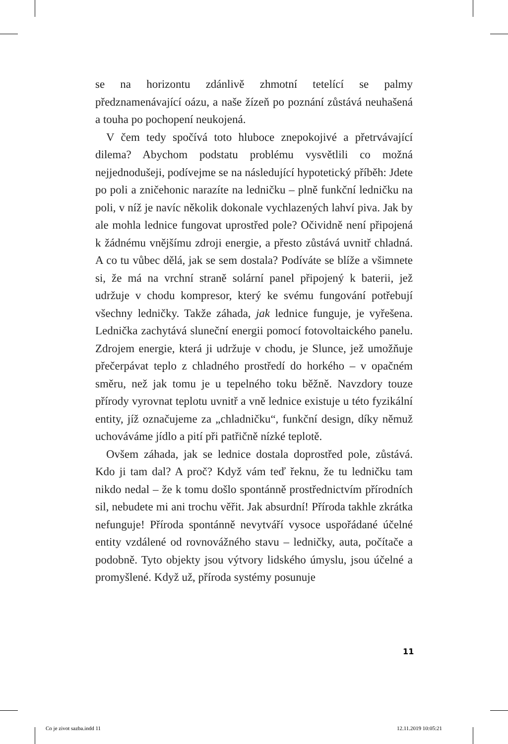se na horizontu zdánlivě zhmotní tetelící se palmy předznamenávající oázu, a naše žízeň po poznání zůstává neuhašená a touha po pochopení neukojená.
V čem tedy spočívá toto hluboce znepokojivé a přetrvávající dilema? Abychom podstatu problému vysvětlili co možná nejjednodušeji, podívejme se na následující hypotetický příběh: Jdete po poli a zničehonic narazíte na ledničku – plně funkční ledničku na poli, v níž je navíc několik dokonale vychlazených lahví piva. Jak by ale mohla lednice fungovat uprostřed pole? Očividně není připojená k žádnému vnějšímu zdroji energie, a přesto zůstává uvnitř chladná. A co tu vůbec dělá, jak se sem dostala? Podíváte se blíže a všimnete si, že má na vrchní straně solární panel připojený k baterii, jež udržuje v chodu kompresor, který ke svému fungování potřebují všechny ledničky. Takže záhada, jak lednice funguje, je vyřešena. Lednička zachytává sluneční energii pomocí fotovoltaického panelu. Zdrojem energie, která ji udržuje v chodu, je Slunce, jež umožňuje přečerpávat teplo z chladného prostředí do horkého – v opačném směru, než jak tomu je u tepelného toku běžně. Navzdory touze přírody vyrovnat teplotu uvnitř a vně lednice existuje u této fyzikální entity, jíž označujeme za „chladničku“, funkční design, díky němuž uchováváme jídlo a pití při patřičně nízké teplotě.
Ovšem záhada, jak se lednice dostala doprostřed pole, zůstává. Kdo ji tam dal? A proč? Když vám teď řeknu, že tu ledničku tam nikdo nedal – že k tomu došlo spontánně prostřednictvím přírodních sil, nebudete mi ani trochu věřit. Jak absurdní! Příroda takhle zkrátka nefunguje! Příroda spontánně nevytváří vysoce uspořádané účelné entity vzdálené od rovnovážného stavu – ledničky, auta, počítače a podobně. Tyto objekty jsou výtvory lidského úmyslu, jsou účelné a promyšlené. Když už, příroda systémy posunuje
11
Co je zivot sazba.indd 11 12.11.2019 10:05:21